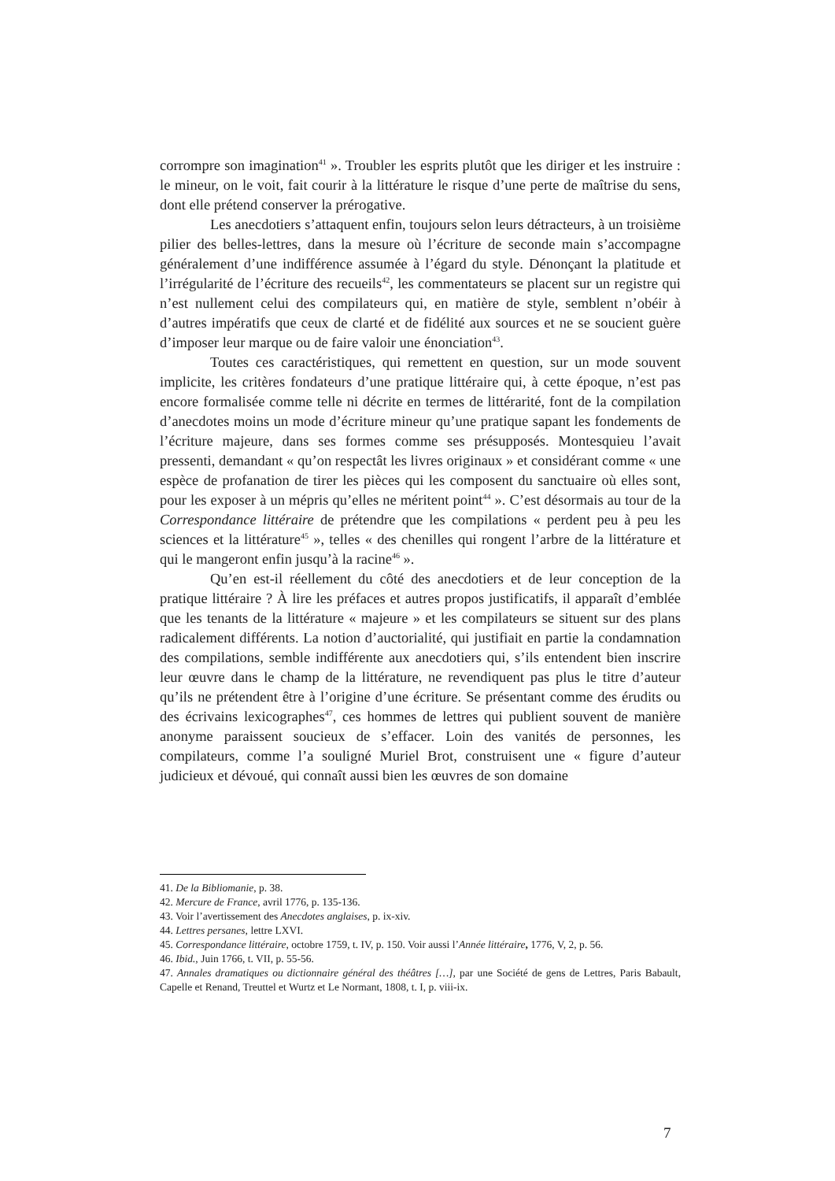corrompre son imagination<sup>41</sup> ». Troubler les esprits plutôt que les diriger et les instruire : le mineur, on le voit, fait courir à la littérature le risque d’une perte de maîtrise du sens, dont elle prétend conserver la prérogative.
Les anecdotiers s’attaquent enfin, toujours selon leurs détracteurs, à un troisième pilier des belles-lettres, dans la mesure où l’écriture de seconde main s’accompagne généralement d’une indifférence assumée à l’égard du style. Dénonçant la platitude et l’irrégularité de l’écriture des recueils<sup>42</sup>, les commentateurs se placent sur un registre qui n’est nullement celui des compilateurs qui, en matière de style, semblent n’obéir à d’autres impératifs que ceux de clarté et de fidélité aux sources et ne se soucient guère d’imposer leur marque ou de faire valoir une énonciation<sup>43</sup>.
Toutes ces caractéristiques, qui remettent en question, sur un mode souvent implicite, les critères fondateurs d’une pratique littéraire qui, à cette époque, n’est pas encore formalisée comme telle ni décrite en termes de littérarité, font de la compilation d’anecdotes moins un mode d’écriture mineur qu’une pratique sapant les fondements de l’écriture majeure, dans ses formes comme ses présupposés. Montesquieu l’avait pressenti, demandant « qu’on respectât les livres originaux » et considérant comme « une espèce de profanation de tirer les pièces qui les composent du sanctuaire où elles sont, pour les exposer à un mépris qu’elles ne méritent point<sup>44</sup> ». C’est désormais au tour de la Correspondance littéraire de prétendre que les compilations « perdent peu à peu les sciences et la littérature<sup>45</sup> », telles « des chenilles qui rongent l’arbre de la littérature et qui le mangeront enfin jusqu’à la racine<sup>46</sup> ».
Qu’en est-il réellement du côté des anecdotiers et de leur conception de la pratique littéraire ? À lire les préfaces et autres propos justificatifs, il apparaît d’emblée que les tenants de la littérature « majeure » et les compilateurs se situent sur des plans radicalement différents. La notion d’auctorialité, qui justifiait en partie la condamnation des compilations, semble indifférente aux anecdotiers qui, s’ils entendent bien inscrire leur œuvre dans le champ de la littérature, ne revendiquent pas plus le titre d’auteur qu’ils ne prétendent être à l’origine d’une écriture. Se présentant comme des érudits ou des écrivains lexicographes<sup>47</sup>, ces hommes de lettres qui publient souvent de manière anonyme paraissent soucieux de s’effacer. Loin des vanités de personnes, les compilateurs, comme l’a souligné Muriel Brot, construisent une « figure d’auteur judicieux et dévoué, qui connaît aussi bien les œuvres de son domaine
41. De la Bibliomanie, p. 38.
42. Mercure de France, avril 1776, p. 135-136.
43. Voir l’avertissement des Anecdotes anglaises, p. ix-xiv.
44. Lettres persanes, lettre LXVI.
45. Correspondance littéraire, octobre 1759, t. IV, p. 150. Voir aussi l’Année littéraire, 1776, V, 2, p. 56.
46. Ibid., Juin 1766, t. VII, p. 55-56.
47. Annales dramatiques ou dictionnaire général des théâtres […], par une Société de gens de Lettres, Paris Babault, Capelle et Renand, Treuttel et Wurtz et Le Normant, 1808, t. I, p. viii-ix.
7